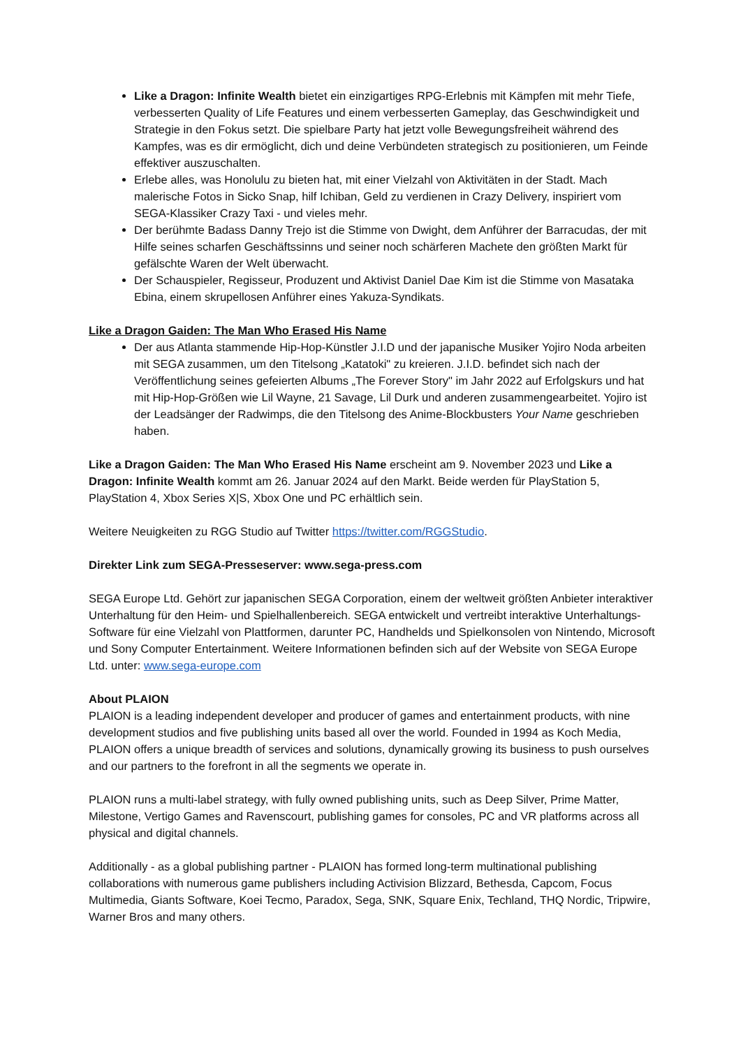Like a Dragon: Infinite Wealth bietet ein einzigartiges RPG-Erlebnis mit Kämpfen mit mehr Tiefe, verbesserten Quality of Life Features und einem verbesserten Gameplay, das Geschwindigkeit und Strategie in den Fokus setzt. Die spielbare Party hat jetzt volle Bewegungsfreiheit während des Kampfes, was es dir ermöglicht, dich und deine Verbündeten strategisch zu positionieren, um Feinde effektiver auszuschalten.
Erlebe alles, was Honolulu zu bieten hat, mit einer Vielzahl von Aktivitäten in der Stadt. Mach malerische Fotos in Sicko Snap, hilf Ichiban, Geld zu verdienen in Crazy Delivery, inspiriert vom SEGA-Klassiker Crazy Taxi - und vieles mehr.
Der berühmte Badass Danny Trejo ist die Stimme von Dwight, dem Anführer der Barracudas, der mit Hilfe seines scharfen Geschäftssinns und seiner noch schärferen Machete den größten Markt für gefälschte Waren der Welt überwacht.
Der Schauspieler, Regisseur, Produzent und Aktivist Daniel Dae Kim ist die Stimme von Masataka Ebina, einem skrupellosen Anführer eines Yakuza-Syndikats.
Like a Dragon Gaiden: The Man Who Erased His Name
Der aus Atlanta stammende Hip-Hop-Künstler J.I.D und der japanische Musiker Yojiro Noda arbeiten mit SEGA zusammen, um den Titelsong „Katatoki" zu kreieren. J.I.D. befindet sich nach der Veröffentlichung seines gefeierten Albums „The Forever Story" im Jahr 2022 auf Erfolgskurs und hat mit Hip-Hop-Größen wie Lil Wayne, 21 Savage, Lil Durk und anderen zusammengearbeitet. Yojiro ist der Leadsänger der Radwimps, die den Titelsong des Anime-Blockbusters Your Name geschrieben haben.
Like a Dragon Gaiden: The Man Who Erased His Name erscheint am 9. November 2023 und Like a Dragon: Infinite Wealth kommt am 26. Januar 2024 auf den Markt. Beide werden für PlayStation 5, PlayStation 4, Xbox Series X|S, Xbox One und PC erhältlich sein.
Weitere Neuigkeiten zu RGG Studio auf Twitter https://twitter.com/RGGStudio.
Direkter Link zum SEGA-Presseserver: www.sega-press.com
SEGA Europe Ltd. Gehört zur japanischen SEGA Corporation, einem der weltweit größten Anbieter interaktiver Unterhaltung für den Heim- und Spielhallenbereich. SEGA entwickelt und vertreibt interaktive Unterhaltungs-Software für eine Vielzahl von Plattformen, darunter PC, Handhelds und Spielkonsolen von Nintendo, Microsoft und Sony Computer Entertainment. Weitere Informationen befinden sich auf der Website von SEGA Europe Ltd. unter: www.sega-europe.com
About PLAION
PLAION is a leading independent developer and producer of games and entertainment products, with nine development studios and five publishing units based all over the world. Founded in 1994 as Koch Media, PLAION offers a unique breadth of services and solutions, dynamically growing its business to push ourselves and our partners to the forefront in all the segments we operate in.
PLAION runs a multi-label strategy, with fully owned publishing units, such as Deep Silver, Prime Matter, Milestone, Vertigo Games and Ravenscourt, publishing games for consoles, PC and VR platforms across all physical and digital channels.
Additionally - as a global publishing partner - PLAION has formed long-term multinational publishing collaborations with numerous game publishers including Activision Blizzard, Bethesda, Capcom, Focus Multimedia, Giants Software, Koei Tecmo, Paradox, Sega, SNK, Square Enix, Techland, THQ Nordic, Tripwire, Warner Bros and many others.